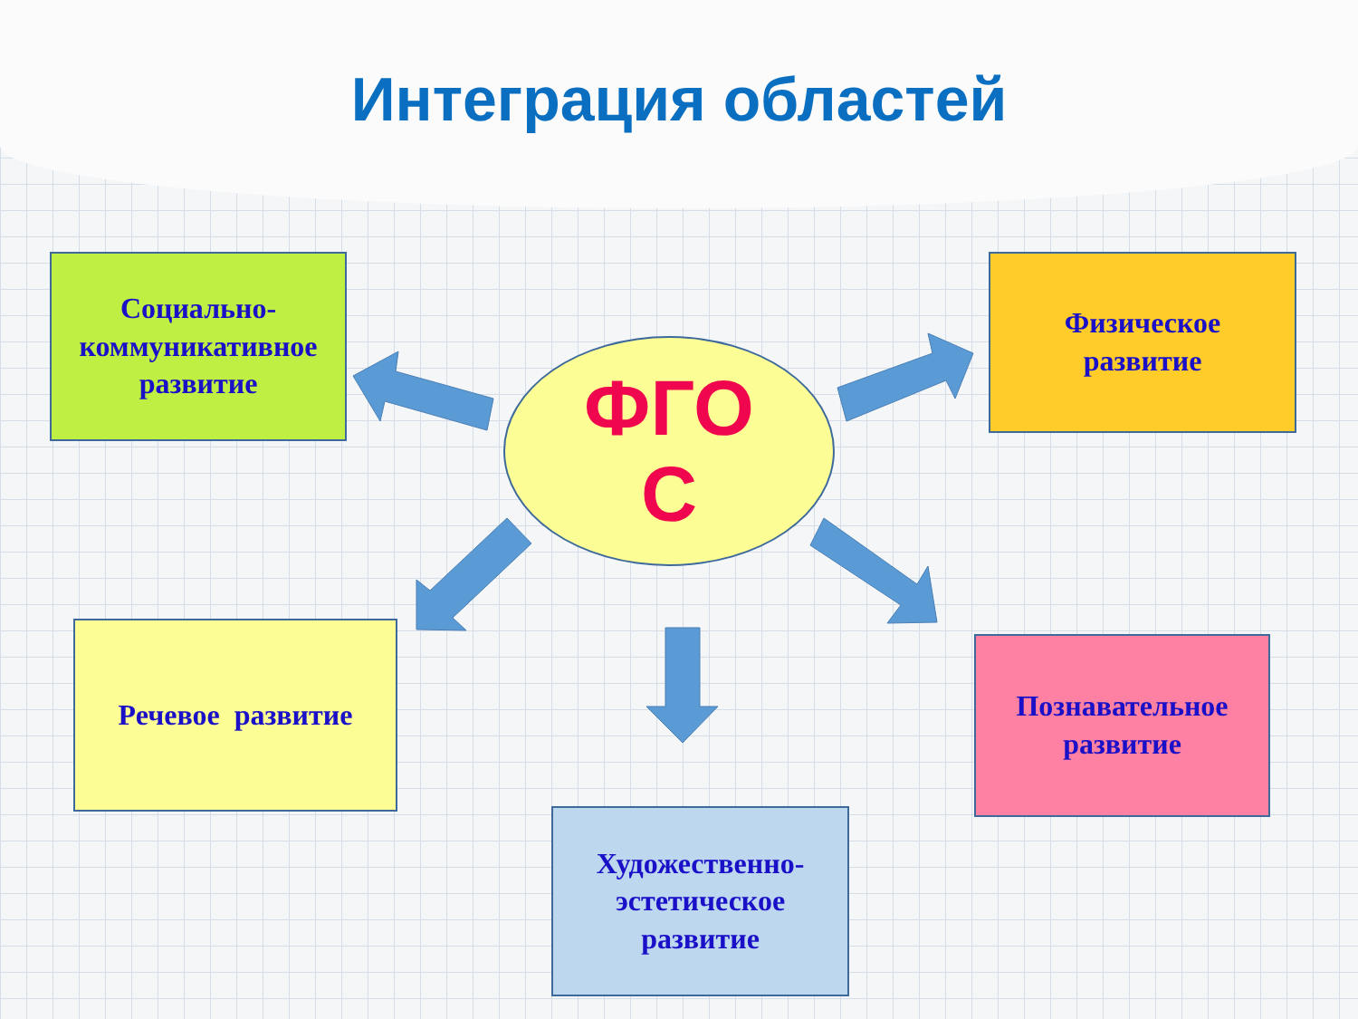Интеграция областей
Социально-
коммуникативное
развитие
Физическое
развитие
ФГО
С
Речевое развитие
Познавательное
развитие
Художественно-
эстетическое
развитие